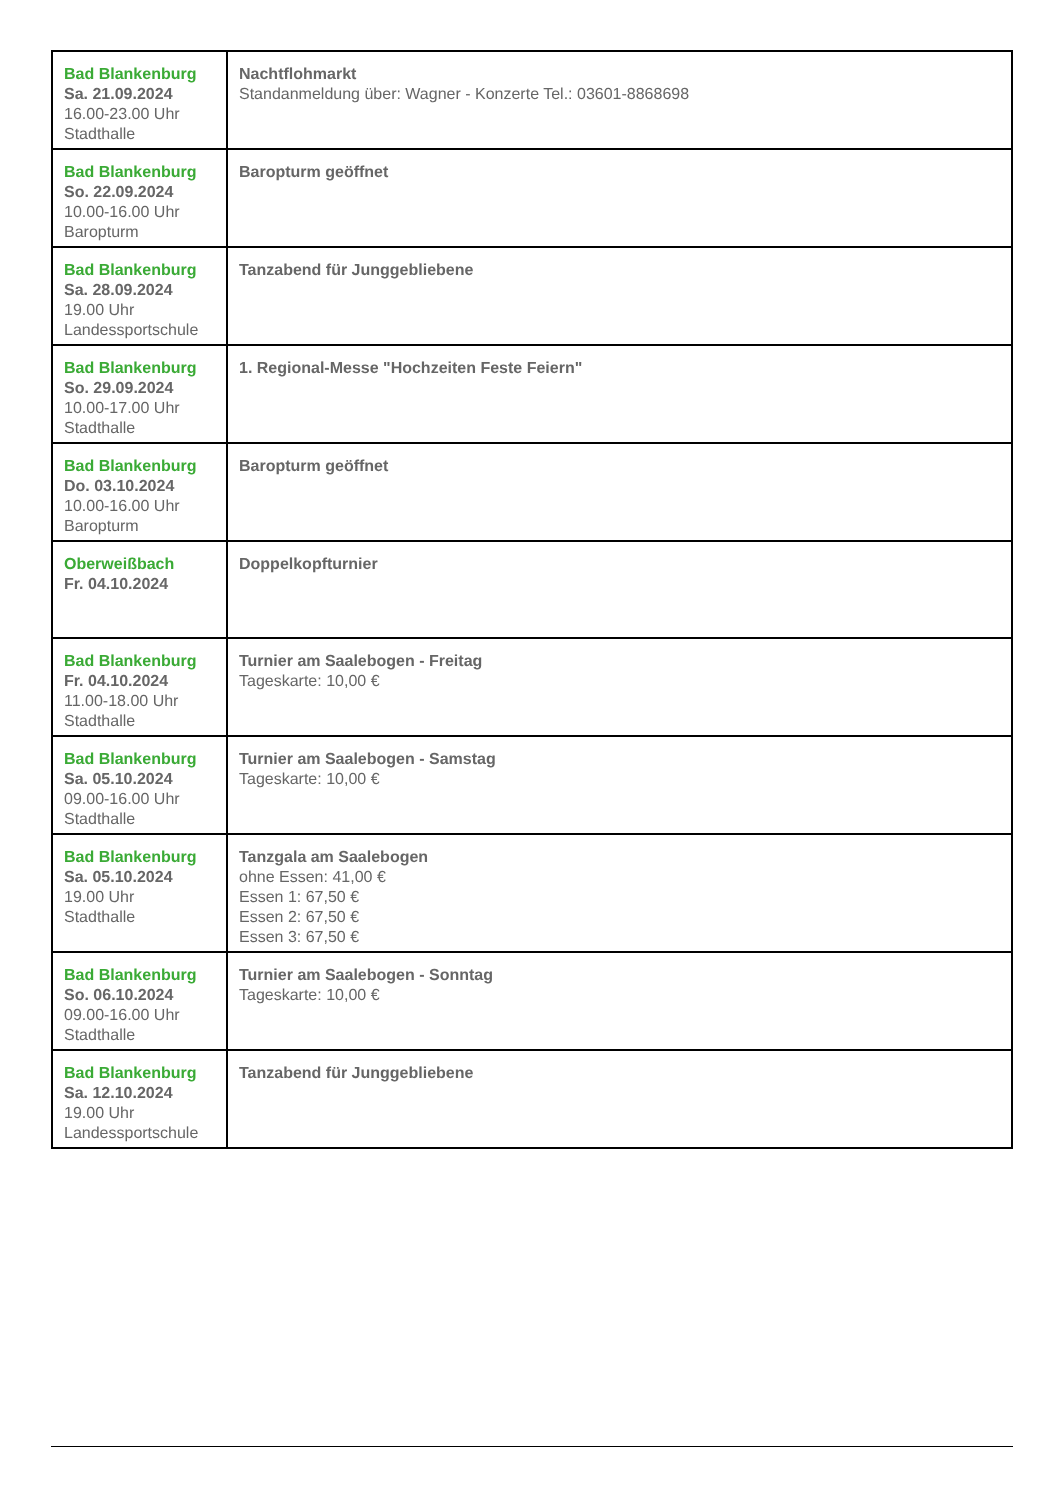| Bad Blankenburg Sa. 21.09.2024 16.00-23.00 Uhr Stadthalle | Nachtflohmarkt Standanmeldung über: Wagner - Konzerte Tel.: 03601-8868698 |
| Bad Blankenburg So. 22.09.2024 10.00-16.00 Uhr Baropturm | Baropturm geöffnet |
| Bad Blankenburg Sa. 28.09.2024 19.00 Uhr Landessportschule | Tanzabend für Junggebliebene |
| Bad Blankenburg So. 29.09.2024 10.00-17.00 Uhr Stadthalle | 1. Regional-Messe "Hochzeiten Feste Feiern" |
| Bad Blankenburg Do. 03.10.2024 10.00-16.00 Uhr Baropturm | Baropturm geöffnet |
| Oberweißbach Fr. 04.10.2024 | Doppelkopfturnier |
| Bad Blankenburg Fr. 04.10.2024 11.00-18.00 Uhr Stadthalle | Turnier am Saalebogen - Freitag Tageskarte: 10,00 € |
| Bad Blankenburg Sa. 05.10.2024 09.00-16.00 Uhr Stadthalle | Turnier am Saalebogen - Samstag Tageskarte: 10,00 € |
| Bad Blankenburg Sa. 05.10.2024 19.00 Uhr Stadthalle | Tanzgala am Saalebogen ohne Essen: 41,00 € Essen 1: 67,50 € Essen 2: 67,50 € Essen 3: 67,50 € |
| Bad Blankenburg So. 06.10.2024 09.00-16.00 Uhr Stadthalle | Turnier am Saalebogen - Sonntag Tageskarte: 10,00 € |
| Bad Blankenburg Sa. 12.10.2024 19.00 Uhr Landessportschule | Tanzabend für Junggebliebene |